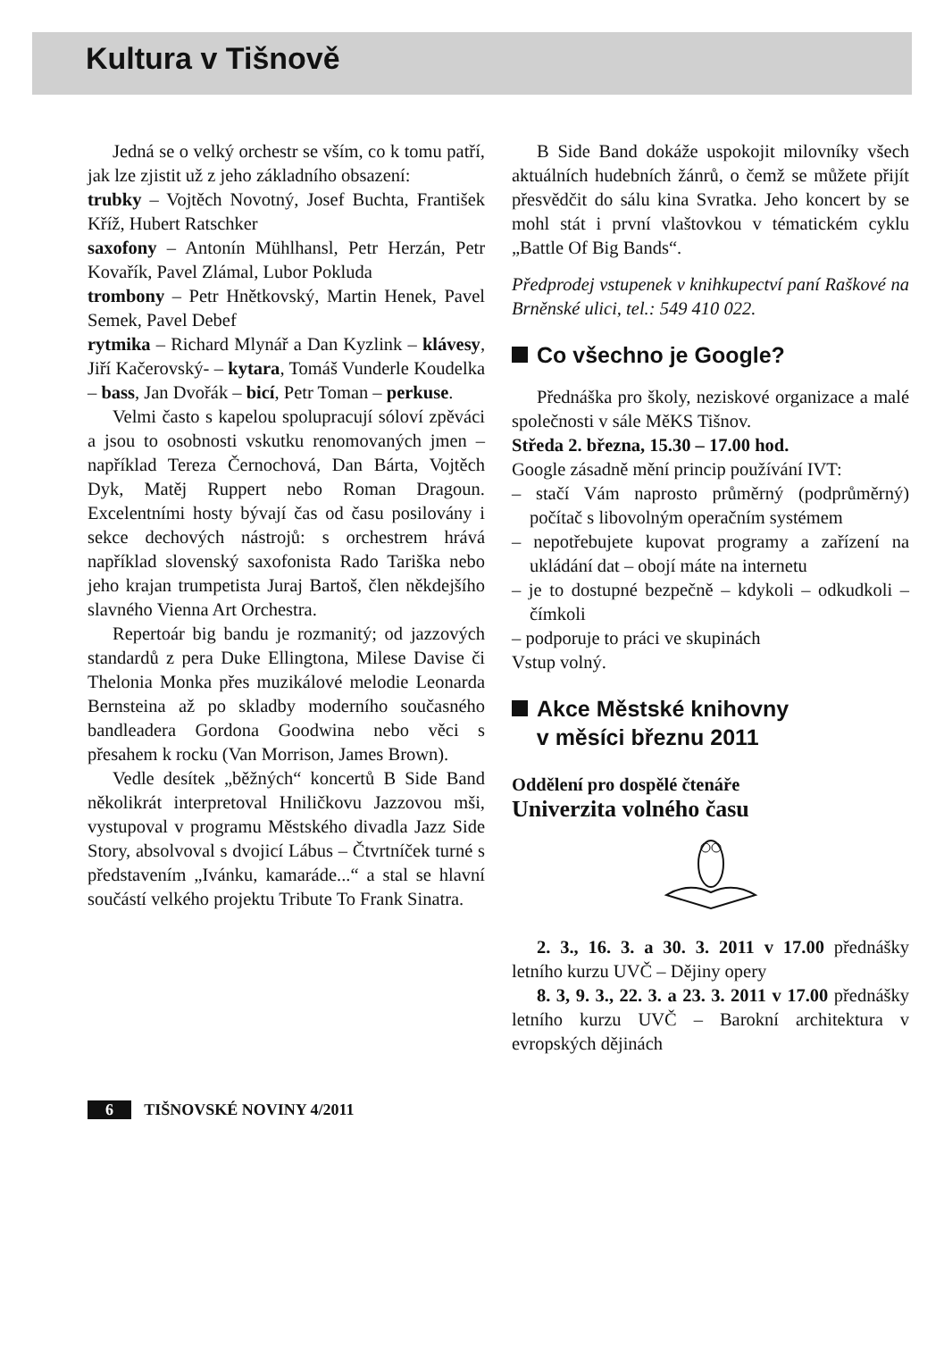Kultura v Tišnově
Jedná se o velký orchestr se vším, co k tomu patří, jak lze zjistit už z jeho základního obsazení:
trubky – Vojtěch Novotný, Josef Buchta, František Kříž, Hubert Ratschker
saxofony – Antonín Mühlhansl, Petr Herzán, Petr Kovařík, Pavel Zlámal, Lubor Pokluda
trombony – Petr Hnětkovský, Martin Henek, Pavel Semek, Pavel Debef
rytmika – Richard Mlynář a Dan Kyzlink – klávesy, Jiří Kačerovský- – kytara, Tomáš Vunderle Koudelka – bass, Jan Dvořák – bicí, Petr Toman – perkuse.
Velmi často s kapelou spolupracují sóloví zpěváci a jsou to osobnosti vskutku renomovaných jmen – například Tereza Černochová, Dan Bárta, Vojtěch Dyk, Matěj Ruppert nebo Roman Dragoun. Excelentními hosty bývají čas od času posilovány i sekce dechových nástrojů: s orchestrem hrává například slovenský saxofonista Rado Tariška nebo jeho krajan trumpetista Juraj Bartoš, člen někdejšího slavného Vienna Art Orchestra.
Repertoár big bandu je rozmanitý; od jazzových standardů z pera Duke Ellingtona, Milese Davise či Thelonia Monka přes muzikálové melodie Leonarda Bernsteina až po skladby moderního současného bandleadera Gordona Goodwina nebo věci s přesahem k rocku (Van Morrison, James Brown).
Vedle desítek „běžných“ koncertů B Side Band několikrát interpretoval Hniličkovu Jazzovou mši, vystupoval v programu Městského divadla Jazz Side Story, absolvoval s dvojicí Lábus – Čtvrtníček turné s představením „Ivánku, kamaráde...“ a stal se hlavní součástí velkého projektu Tribute To Frank Sinatra.
B Side Band dokáže uspokojit milovníky všech aktuálních hudebních žánrů, o čemž se můžete přijít přesvědčit do sálu kina Svratka. Jeho koncert by se mohl stát i první vlaštovkou v tématickém cyklu „Battle Of Big Bands“.
Předprodej vstupenek v knihkupectví paní Raškové na Brněnské ulici, tel.: 549 410 022.
Co všechno je Google?
Přednáška pro školy, neziskové organizace a malé společnosti v sále MěKS Tišnov.
Středa 2. března, 15.30 – 17.00 hod.
Google zásadně mění princip používání IVT:
– stačí Vám naprosto průměrný (podprůměrný) počítač s libovolným operačním systémem
– nepotřebujete kupovat programy a zařízení na ukládání dat – obojí máte na internetu
– je to dostupné bezpečně – kdykoli – odkudkoli – čímkoli
– podporuje to práci ve skupinách
Vstup volný.
Akce Městské knihovny
v měsíci březnu 2011
Oddělení pro dospělé čtenáře
Univerzita volného času
2. 3., 16. 3. a 30. 3. 2011 v 17.00 přednášky letního kurzu UVČ – Dějiny opery
8. 3, 9. 3., 22. 3. a 23. 3. 2011 v 17.00 přednášky letního kurzu UVČ – Barokní architektura v evropských dějinách
6 TIŠNOVSKÉ NOVINY 4/2011